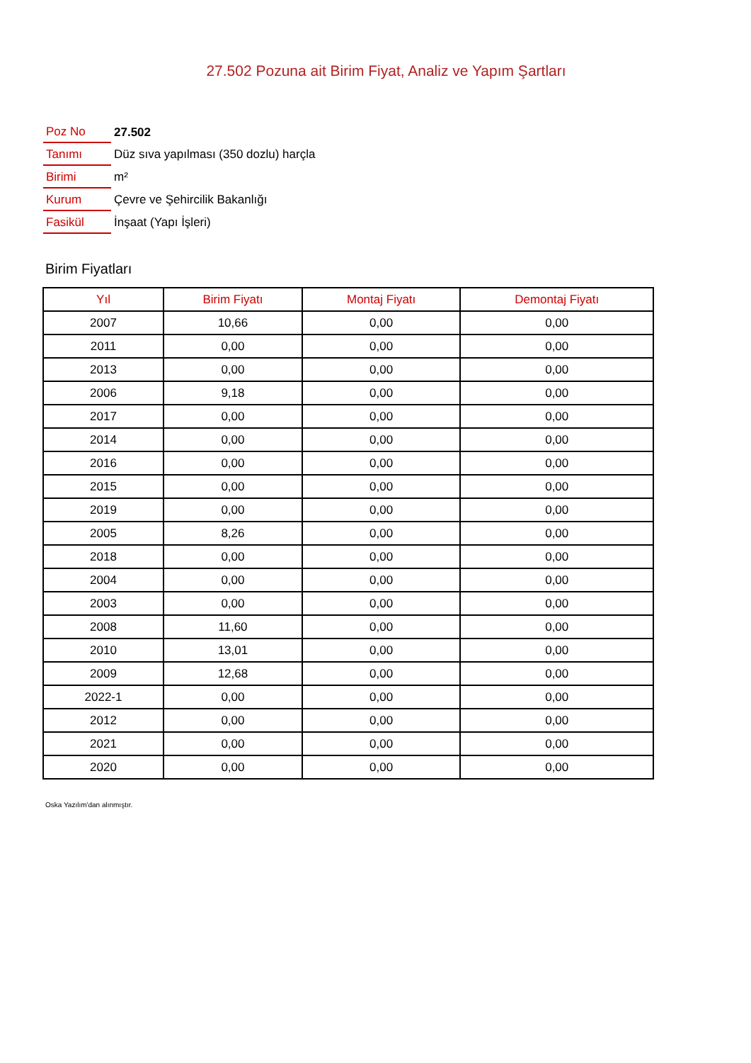27.502 Pozuna ait Birim Fiyat, Analiz ve Yapım Şartları
| Poz No | 27.502 |
| Tanımı | Düz sıva yapılması (350 dozlu) harçla |
| Birimi | m² |
| Kurum | Çevre ve Şehircilik Bakanlığı |
| Fasikül | İnşaat (Yapı İşleri) |
Birim Fiyatları
| Yıl | Birim Fiyatı | Montaj Fiyatı | Demontaj Fiyatı |
| --- | --- | --- | --- |
| 2007 | 10,66 | 0,00 | 0,00 |
| 2011 | 0,00 | 0,00 | 0,00 |
| 2013 | 0,00 | 0,00 | 0,00 |
| 2006 | 9,18 | 0,00 | 0,00 |
| 2017 | 0,00 | 0,00 | 0,00 |
| 2014 | 0,00 | 0,00 | 0,00 |
| 2016 | 0,00 | 0,00 | 0,00 |
| 2015 | 0,00 | 0,00 | 0,00 |
| 2019 | 0,00 | 0,00 | 0,00 |
| 2005 | 8,26 | 0,00 | 0,00 |
| 2018 | 0,00 | 0,00 | 0,00 |
| 2004 | 0,00 | 0,00 | 0,00 |
| 2003 | 0,00 | 0,00 | 0,00 |
| 2008 | 11,60 | 0,00 | 0,00 |
| 2010 | 13,01 | 0,00 | 0,00 |
| 2009 | 12,68 | 0,00 | 0,00 |
| 2022-1 | 0,00 | 0,00 | 0,00 |
| 2012 | 0,00 | 0,00 | 0,00 |
| 2021 | 0,00 | 0,00 | 0,00 |
| 2020 | 0,00 | 0,00 | 0,00 |
Oska Yazılım'dan alınmıştır.